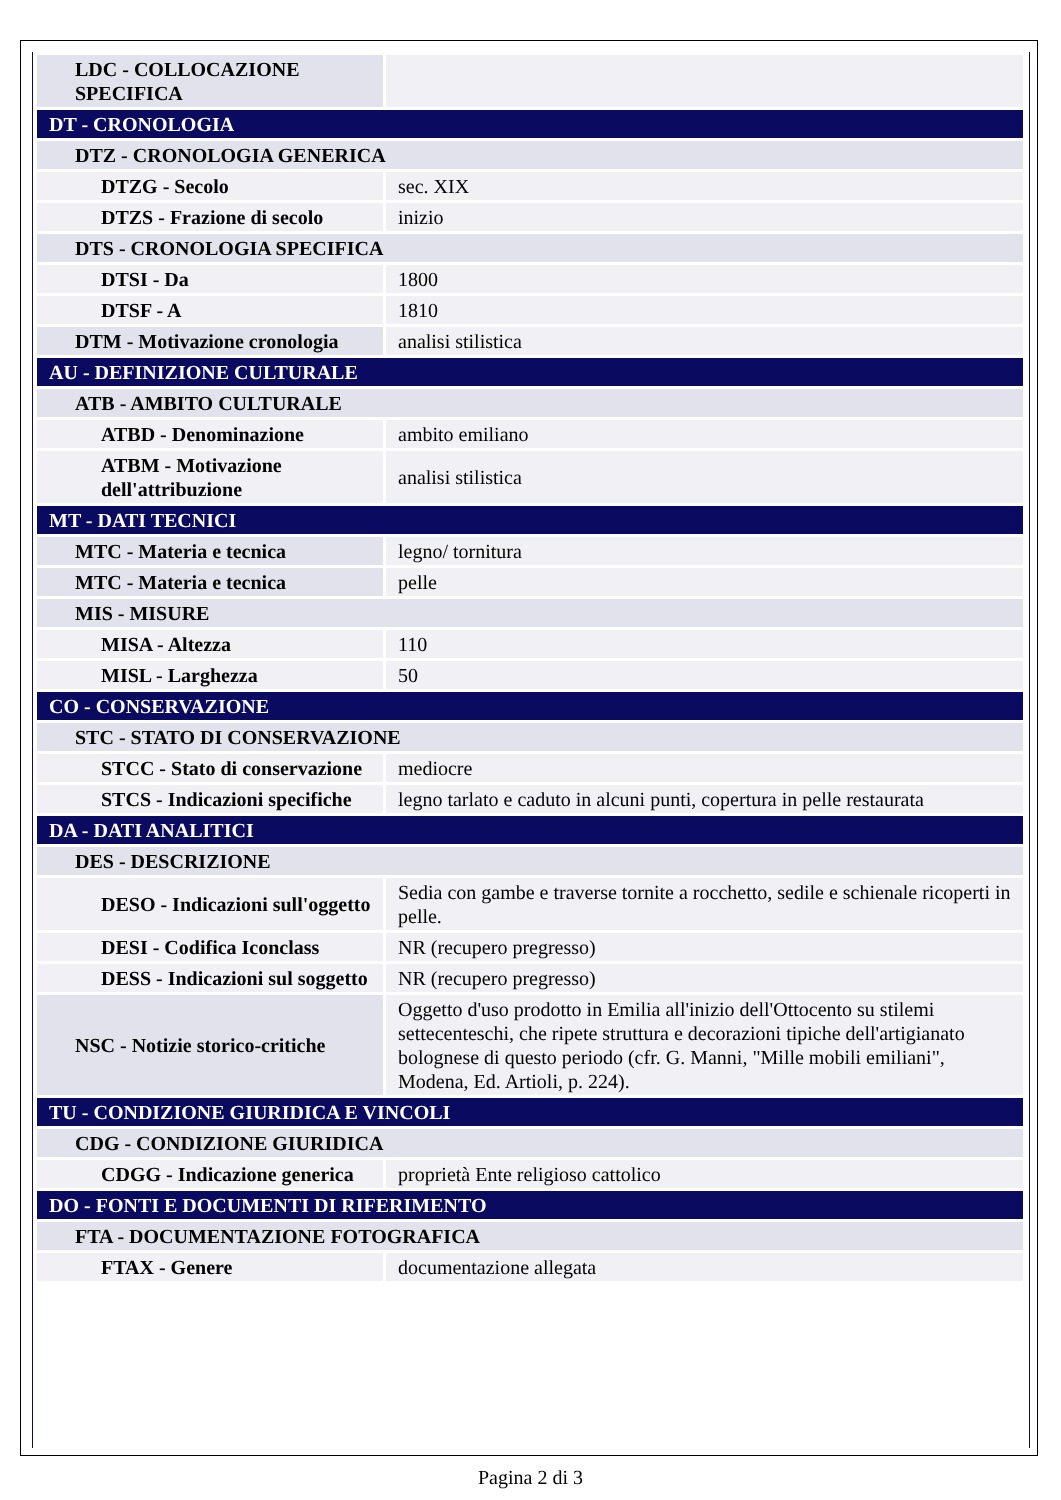| LDC - COLLOCAZIONE SPECIFICA | |
| DT - CRONOLOGIA | |
| DTZ - CRONOLOGIA GENERICA | |
| DTZG - Secolo | sec. XIX |
| DTZS - Frazione di secolo | inizio |
| DTS - CRONOLOGIA SPECIFICA | |
| DTSI - Da | 1800 |
| DTSF - A | 1810 |
| DTM - Motivazione cronologia | analisi stilistica |
| AU - DEFINIZIONE CULTURALE | |
| ATB - AMBITO CULTURALE | |
| ATBD - Denominazione | ambito emiliano |
| ATBM - Motivazione dell'attribuzione | analisi stilistica |
| MT - DATI TECNICI | |
| MTC - Materia e tecnica | legno/ tornitura |
| MTC - Materia e tecnica | pelle |
| MIS - MISURE | |
| MISA - Altezza | 110 |
| MISL - Larghezza | 50 |
| CO - CONSERVAZIONE | |
| STC - STATO DI CONSERVAZIONE | |
| STCC - Stato di conservazione | mediocre |
| STCS - Indicazioni specifiche | legno tarlato e caduto in alcuni punti, copertura in pelle restaurata |
| DA - DATI ANALITICI | |
| DES - DESCRIZIONE | |
| DESO - Indicazioni sull'oggetto | Sedia con gambe e traverse tornite a rocchetto, sedile e schienale ricoperti in pelle. |
| DESI - Codifica Iconclass | NR (recupero pregresso) |
| DESS - Indicazioni sul soggetto | NR (recupero pregresso) |
| NSC - Notizie storico-critiche | Oggetto d'uso prodotto in Emilia all'inizio dell'Ottocento su stilemi settecenteschi, che ripete struttura e decorazioni tipiche dell'artigianato bolognese di questo periodo (cfr. G. Manni, "Mille mobili emiliani", Modena, Ed. Artioli, p. 224). |
| TU - CONDIZIONE GIURIDICA E VINCOLI | |
| CDG - CONDIZIONE GIURIDICA | |
| CDGG - Indicazione generica | proprietà Ente religioso cattolico |
| DO - FONTI E DOCUMENTI DI RIFERIMENTO | |
| FTA - DOCUMENTAZIONE FOTOGRAFICA | |
| FTAX - Genere | documentazione allegata |
Pagina 2 di 3